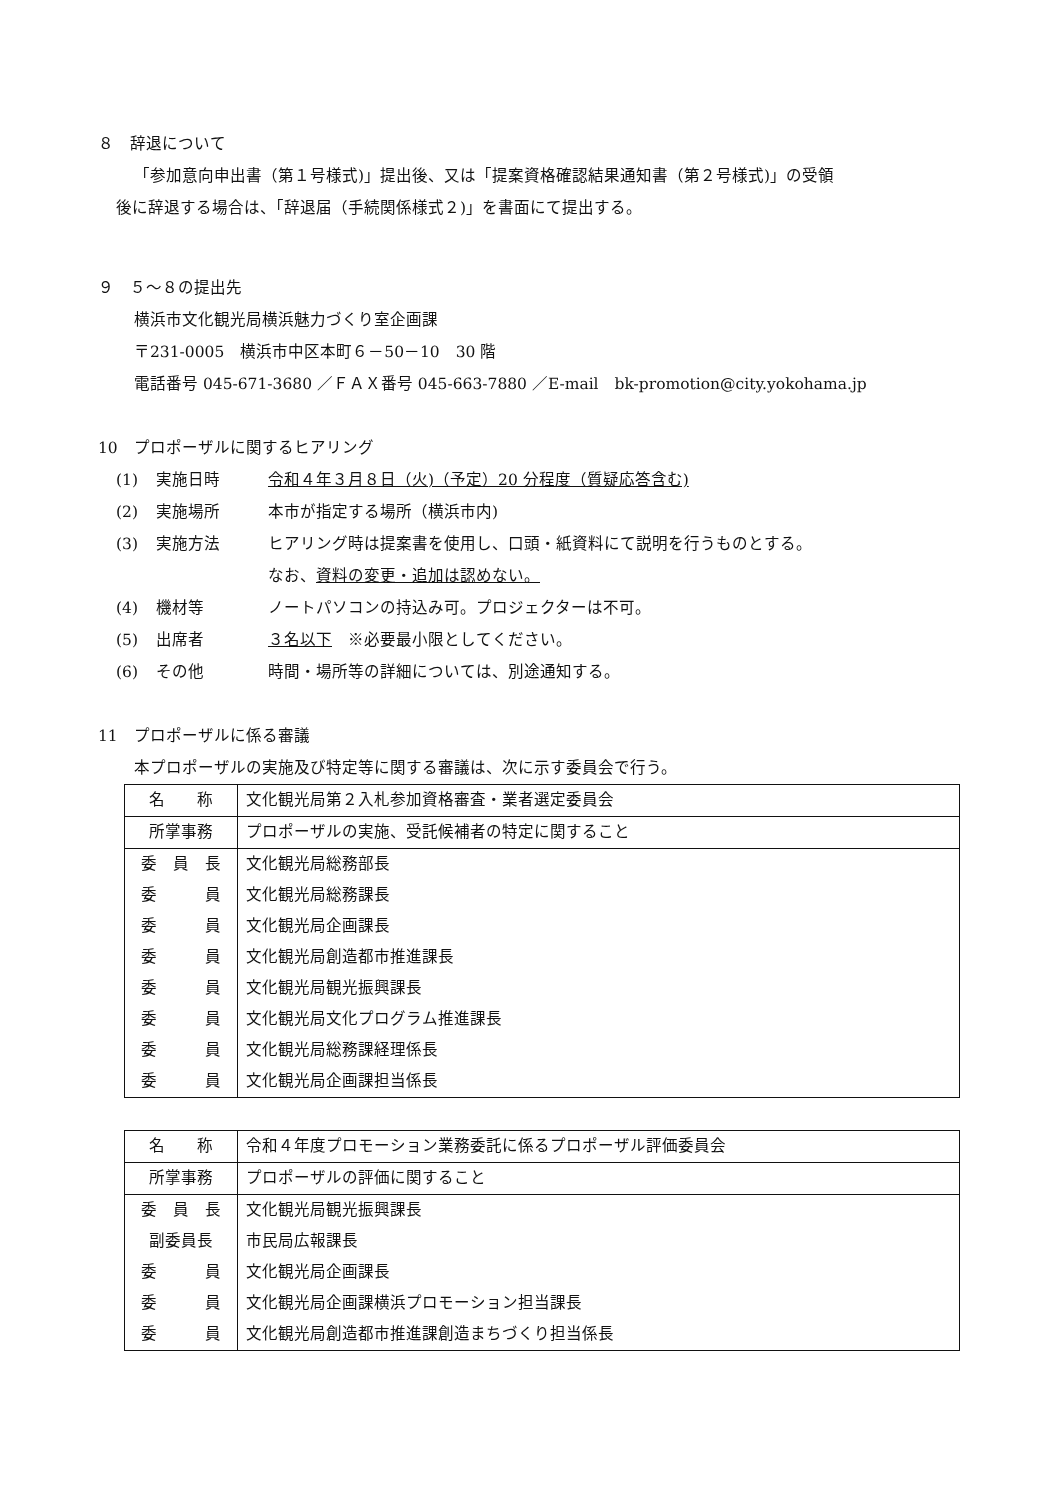８　辞退について
「参加意向申出書（第１号様式)」提出後、又は「提案資格確認結果通知書（第２号様式)」の受領
後に辞退する場合は、「辞退届（手続関係様式２)」を書面にて提出する。
９　５～８の提出先
横浜市文化観光局横浜魅力づくり室企画課
〒231-0005　横浜市中区本町６－50－10　30 階
電話番号 045-671-3680 ／ＦＡＸ番号 045-663-7880 ／E-mail　bk-promotion@city.yokohama.jp
10　プロポーザルに関するヒアリング
(1) 実施日時 令和４年３月８日（火)（予定）20 分程度（質疑応答含む)
(2) 実施場所 本市が指定する場所（横浜市内)
(3) 実施方法 ヒアリング時は提案書を使用し、口頭・紙資料にて説明を行うものとする。
なお、資料の変更・追加は認めない。
(4) 機材等 ノートパソコンの持込み可。プロジェクターは不可。
(5) 出席者 ３名以下　※必要最小限としてください。
(6) その他 時間・場所等の詳細については、別途通知する。
11　プロポーザルに係る審議
本プロポーザルの実施及び特定等に関する審議は、次に示す委員会で行う。
| 名 称 | 文化観光局第２入札参加資格審査・業者選定委員会 |
| 所掌事務 | プロポーザルの実施、受託候補者の特定に関すること |
| 委 員 長 | 文化観光局総務部長 |
| 委 員 | 文化観光局総務課長 |
| 委 員 | 文化観光局企画課長 |
| 委 員 | 文化観光局創造都市推進課長 |
| 委 員 | 文化観光局観光振興課長 |
| 委 員 | 文化観光局文化プログラム推進課長 |
| 委 員 | 文化観光局総務課経理係長 |
| 委 員 | 文化観光局企画課担当係長 |
| 名 称 | 令和４年度プロモーション業務委託に係るプロポーザル評価委員会 |
| 所掌事務 | プロポーザルの評価に関すること |
| 委 員 長 | 文化観光局観光振興課長 |
| 副委員長 | 市民局広報課長 |
| 委 員 | 文化観光局企画課長 |
| 委 員 | 文化観光局企画課横浜プロモーション担当課長 |
| 委 員 | 文化観光局創造都市推進課創造まちづくり担当係長 |